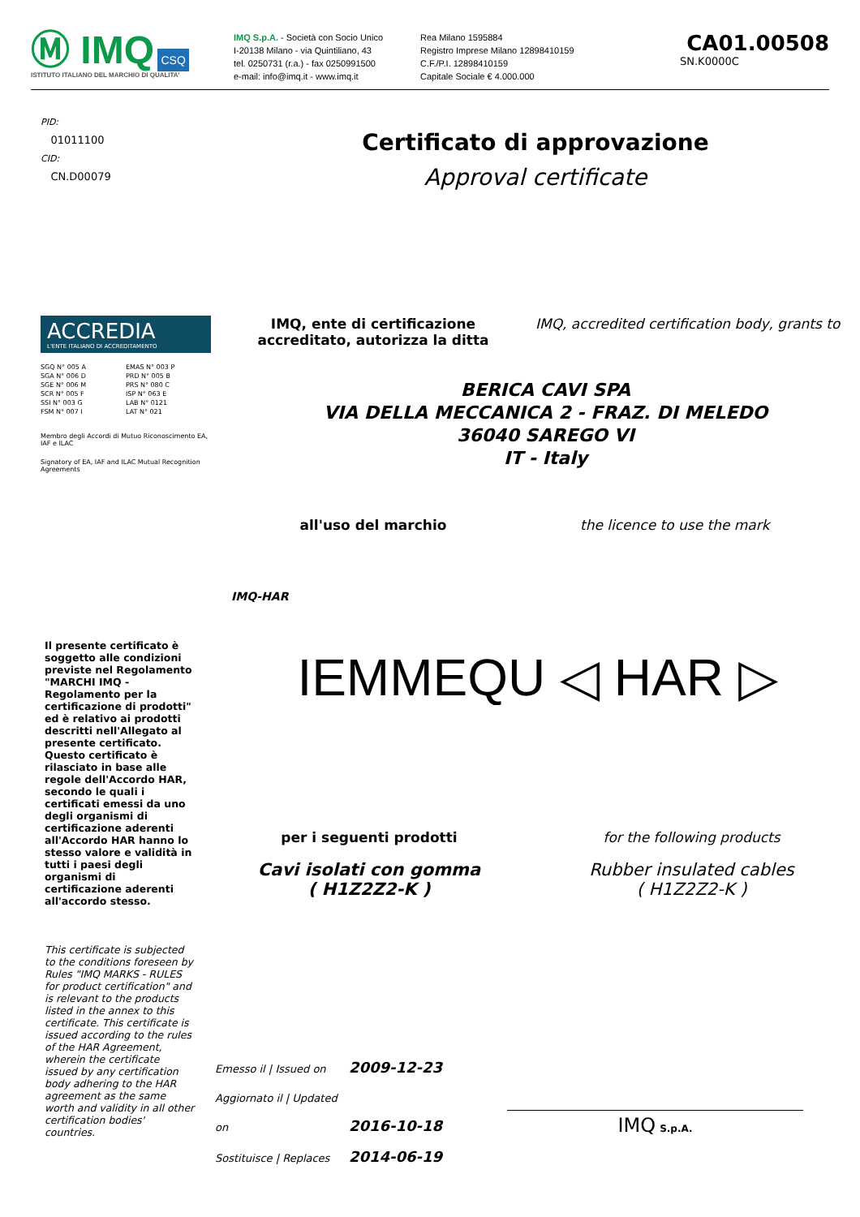Ⓜ IMQ CSQ
ISTITUTO ITALIANO DEL MARCHIO DI QUALITA'
IMQ S.p.A. - Società con Socio Unico
I-20138 Milano - via Quintiliano, 43
tel. 0250731 (r.a.) - fax 0250991500
e-mail: info@imq.it - www.imq.it
Rea Milano 1595884
Registro Imprese Milano 12898410159
C.F./P.I. 12898410159
Capitale Sociale € 4.000.000
CA01.00508
SN.K0000C
PID:
01011100
CID:
CN.D00079
Certificato di approvazione
Approval certificate
ACCREDIA
L'ENTE ITALIANO DI ACCREDITAMENTO
SGQ N° 005 A
SGA N° 006 D
SGE N° 006 M
SCR N° 005 F
SSI N° 003 G
FSM N° 007 I
EMAS N° 003 P
PRD N° 005 B
PRS N° 080 C
ISP N° 063 E
LAB N° 0121
LAT N° 021
Membro degli Accordi di Mutuo Riconoscimento EA, IAF e ILAC
Signatory of EA, IAF and ILAC Mutual Recognition Agreements
IMQ, ente di certificazione accreditato, autorizza la ditta
IMQ, accredited certification body, grants to
BERICA CAVI SPA
VIA DELLA MECCANICA 2 - FRAZ. DI MELEDO
36040 SAREGO VI
IT - Italy
all'uso del marchio the licence to use the mark
IMQ-HAR
Il presente certificato è soggetto alle condizioni previste nel Regolamento "MARCHI IMQ - Regolamento per la certificazione di prodotti" ed è relativo ai prodotti descritti nell'Allegato al presente certificato. Questo certificato è rilasciato in base alle regole dell'Accordo HAR, secondo le quali i certificati emessi da uno degli organismi di certificazione aderenti all'Accordo HAR hanno lo stesso valore e validità in tutti i paesi degli organismi di certificazione aderenti all'accordo stesso.
This certificate is subjected to the conditions foreseen by Rules "IMQ MARKS - RULES for product certification" and is relevant to the products listed in the annex to this certificate. This certificate is issued according to the rules of the HAR Agreement, wherein the certificate issued by any certification body adhering to the HAR agreement as the same worth and validity in all other certification bodies' countries.
IEMMEQU ◁ HAR ▷
per i seguenti prodotti
Cavi isolati con gomma
( H1Z2Z2-K )
for the following products
Rubber insulated cables
( H1Z2Z2-K )
Emesso il | Issued on 2009-12-23
Aggiornato il | Updated on 2016-10-18
Sostituisce | Replaces 2014-06-19
IMQ S.p.A.